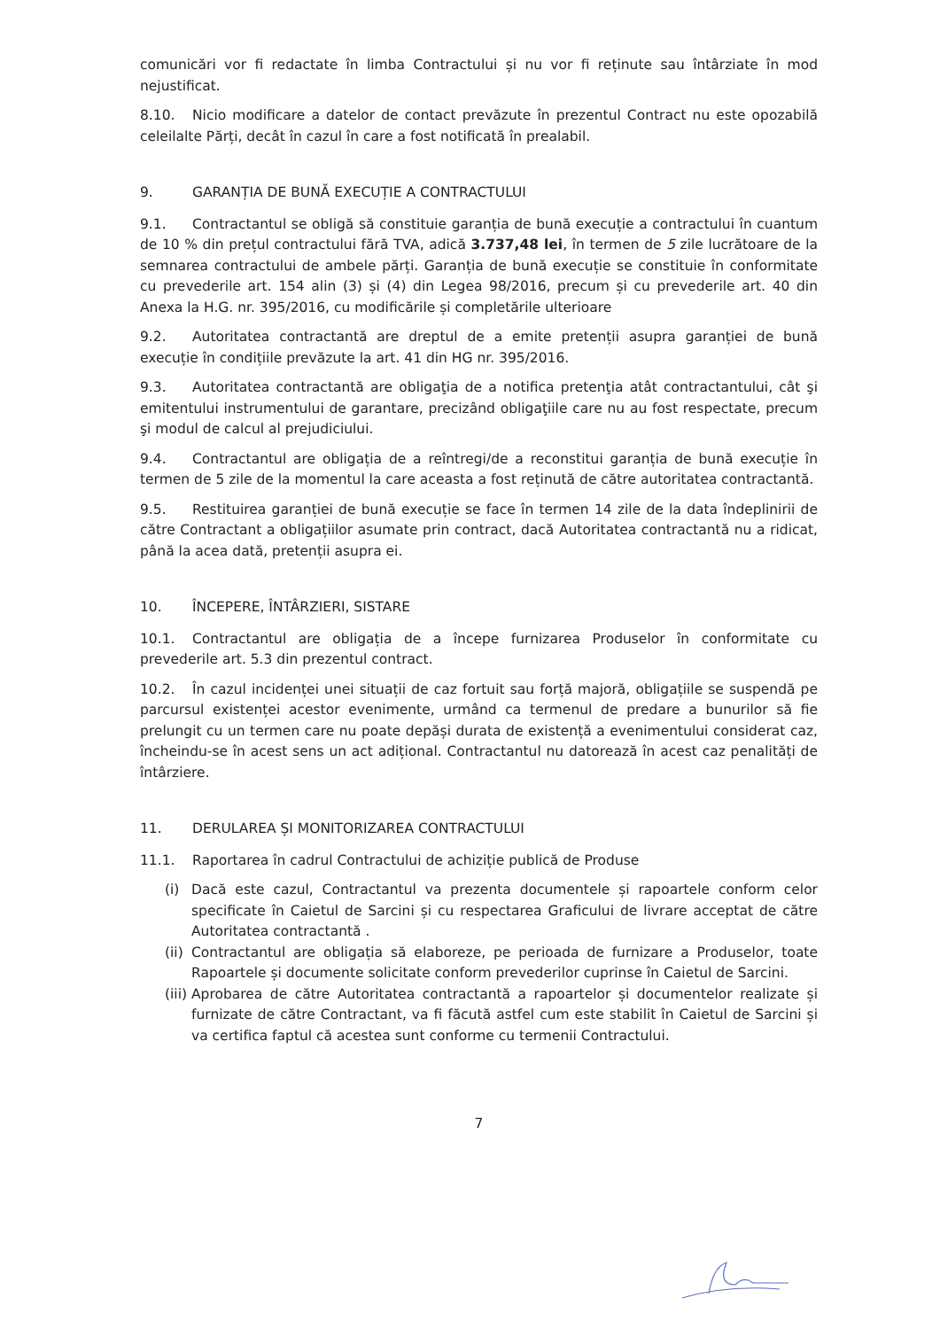comunicări vor fi redactate în limba Contractului și nu vor fi reținute sau întârziate în mod nejustificat.
8.10. Nicio modificare a datelor de contact prevăzute în prezentul Contract nu este opozabilă celeilalte Părți, decât în cazul în care a fost notificată în prealabil.
9. GARANȚIA DE BUNĂ EXECUȚIE A CONTRACTULUI
9.1. Contractantul se obligă să constituie garanția de bună execuție a contractului în cuantum de 10 % din prețul contractului fără TVA, adică 3.737,48 lei, în termen de 5 zile lucrătoare de la semnarea contractului de ambele părți. Garanția de bună execuție se constituie în conformitate cu prevederile art. 154 alin (3) și (4) din Legea 98/2016, precum și cu prevederile art. 40 din Anexa la H.G. nr. 395/2016, cu modificările și completările ulterioare
9.2. Autoritatea contractantă are dreptul de a emite pretenții asupra garanției de bună execuție în condițiile prevăzute la art. 41 din HG nr. 395/2016.
9.3. Autoritatea contractantă are obligaţia de a notifica pretenţia atât contractantului, cât şi emitentului instrumentului de garantare, precizând obligaţiile care nu au fost respectate, precum şi modul de calcul al prejudiciului.
9.4. Contractantul are obligația de a reîntregi/de a reconstitui garanția de bună execuție în termen de 5 zile de la momentul la care aceasta a fost reținută de către autoritatea contractantă.
9.5. Restituirea garanției de bună execuție se face în termen 14 zile de la data îndeplinirii de către Contractant a obligațiilor asumate prin contract, dacă Autoritatea contractantă nu a ridicat, până la acea dată, pretenții asupra ei.
10. ÎNCEPERE, ÎNTÂRZIERI, SISTARE
10.1. Contractantul are obligația de a începe furnizarea Produselor în conformitate cu prevederile art. 5.3 din prezentul contract.
10.2. În cazul incidenței unei situații de caz fortuit sau forță majoră, obligațiile se suspendă pe parcursul existenței acestor evenimente, urmând ca termenul de predare a bunurilor să fie prelungit cu un termen care nu poate depăși durata de existență a evenimentului considerat caz, încheindu-se în acest sens un act adițional. Contractantul nu datorează în acest caz penalități de întârziere.
11. DERULAREA ȘI MONITORIZAREA CONTRACTULUI
11.1. Raportarea în cadrul Contractului de achiziție publică de Produse
(i) Dacă este cazul, Contractantul va prezenta documentele și rapoartele conform celor specificate în Caietul de Sarcini și cu respectarea Graficului de livrare acceptat de către Autoritatea contractantă .
(ii) Contractantul are obligația să elaboreze, pe perioada de furnizare a Produselor, toate Rapoartele și documente solicitate conform prevederilor cuprinse în Caietul de Sarcini.
(iii) Aprobarea de către Autoritatea contractantă a rapoartelor și documentelor realizate și furnizate de către Contractant, va fi făcută astfel cum este stabilit în Caietul de Sarcini și va certifica faptul că acestea sunt conforme cu termenii Contractului.
7